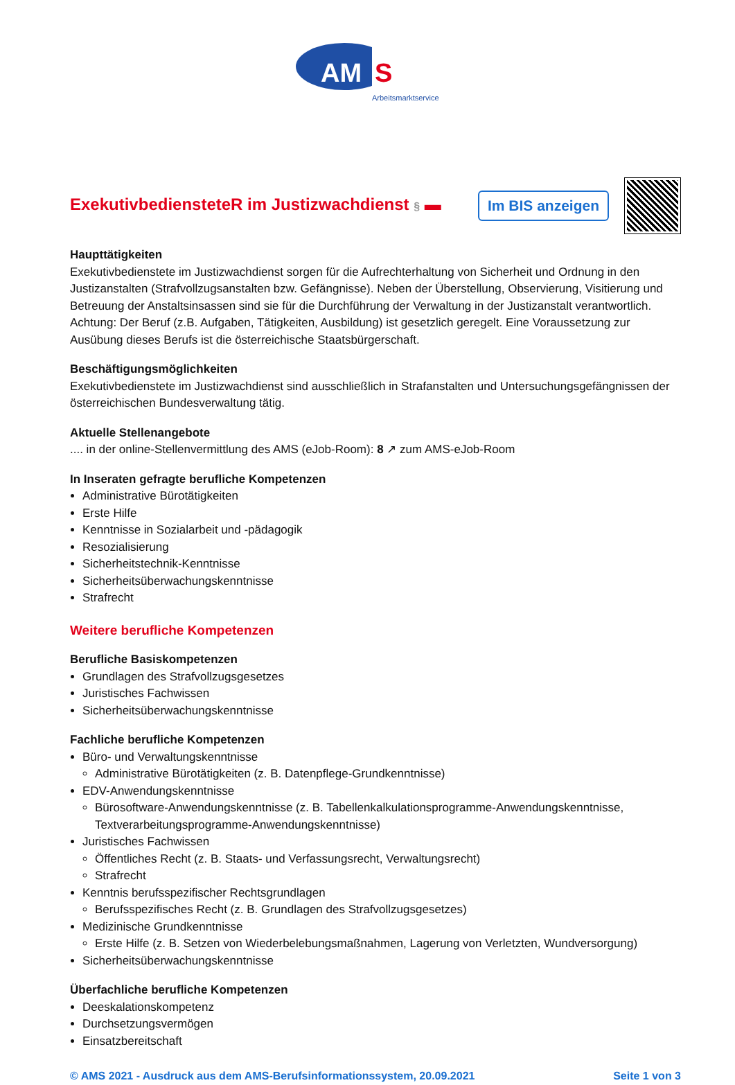AM
S
Arbeitsmarktservice
ExekutivbediensteteR im Justizwachdienst § ▬
Im BIS anzeigen
Haupttätigkeiten
Exekutivbedienstete im Justizwachdienst sorgen für die Aufrechterhaltung von Sicherheit und Ordnung in den Justizanstalten (Strafvollzugsanstalten bzw. Gefängnisse). Neben der Überstellung, Observierung, Visitierung und Betreuung der Anstaltsinsassen sind sie für die Durchführung der Verwaltung in der Justizanstalt verantwortlich. Achtung: Der Beruf (z.B. Aufgaben, Tätigkeiten, Ausbildung) ist gesetzlich geregelt. Eine Voraussetzung zur Ausübung dieses Berufs ist die österreichische Staatsbürgerschaft.
Beschäftigungsmöglichkeiten
Exekutivbedienstete im Justizwachdienst sind ausschließlich in Strafanstalten und Untersuchungsgefängnissen der österreichischen Bundesverwaltung tätig.
Aktuelle Stellenangebote
.... in der online-Stellenvermittlung des AMS (eJob-Room): 8 ↗ zum AMS-eJob-Room
In Inseraten gefragte berufliche Kompetenzen
Administrative Bürotätigkeiten
Erste Hilfe
Kenntnisse in Sozialarbeit und -pädagogik
Resozialisierung
Sicherheitstechnik-Kenntnisse
Sicherheitsüberwachungskenntnisse
Strafrecht
Weitere berufliche Kompetenzen
Berufliche Basiskompetenzen
Grundlagen des Strafvollzugsgesetzes
Juristisches Fachwissen
Sicherheitsüberwachungskenntnisse
Fachliche berufliche Kompetenzen
Büro- und Verwaltungskenntnisse
Administrative Bürotätigkeiten (z. B. Datenpflege-Grundkenntnisse)
EDV-Anwendungskenntnisse
Bürosoftware-Anwendungskenntnisse (z. B. Tabellenkalkulationsprogramme-Anwendungskenntnisse, Textverarbeitungsprogramme-Anwendungskenntnisse)
Juristisches Fachwissen
Öffentliches Recht (z. B. Staats- und Verfassungsrecht, Verwaltungsrecht)
Strafrecht
Kenntnis berufsspezifischer Rechtsgrundlagen
Berufsspezifisches Recht (z. B. Grundlagen des Strafvollzugsgesetzes)
Medizinische Grundkenntnisse
Erste Hilfe (z. B. Setzen von Wiederbelebungsmaßnahmen, Lagerung von Verletzten, Wundversorgung)
Sicherheitsüberwachungskenntnisse
Überfachliche berufliche Kompetenzen
Deeskalationskompetenz
Durchsetzungsvermögen
Einsatzbereitschaft
© AMS 2021 - Ausdruck aus dem AMS-Berufsinformationssystem, 20.09.2021 Seite 1 von 3